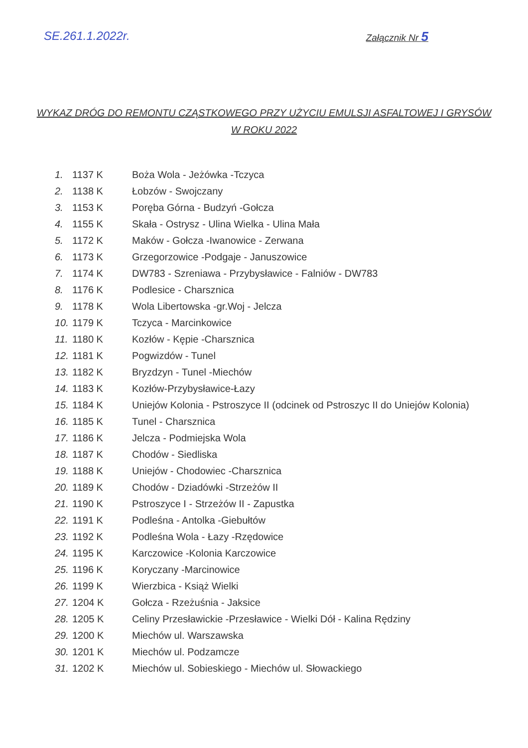SE.261.1.2022r.
Załącznik Nr 5
WYKAZ DRÓG DO REMONTU CZĄSTKOWEGO PRZY UŻYCIU EMULSJI ASFALTOWEJ I GRYSÓW
W ROKU 2022
| 1. | 1137 K | Boża Wola - Jeżówka -Tczyca |
| 2. | 1138 K | Łobzów - Swojczany |
| 3. | 1153 K | Poręba Górna - Budzyń -Gołcza |
| 4. | 1155 K | Skała - Ostrysz - Ulina Wielka - Ulina Mała |
| 5. | 1172 K | Maków - Gołcza -Iwanowice - Zerwana |
| 6. | 1173 K | Grzegorzowice -Podgaje - Januszowice |
| 7. | 1174 K | DW783 - Szreniawa - Przybysławice - Falniów - DW783 |
| 8. | 1176 K | Podlesice - Charsznica |
| 9. | 1178 K | Wola Libertowska -gr.Woj - Jelcza |
| 10. | 1179 K | Tczyca - Marcinkowice |
| 11. | 1180 K | Kozłów - Kępie -Charsznica |
| 12. | 1181 K | Pogwizdów - Tunel |
| 13. | 1182 K | Bryzdzyn - Tunel -Miechów |
| 14. | 1183 K | Kozłów-Przybysławice-Łazy |
| 15. | 1184 K | Uniejów Kolonia - Pstroszyce II (odcinek od Pstroszyc II do Uniejów Kolonia) |
| 16. | 1185 K | Tunel - Charsznica |
| 17. | 1186 K | Jelcza - Podmiejska Wola |
| 18. | 1187 K | Chodów - Siedliska |
| 19. | 1188 K | Uniejów - Chodowiec -Charsznica |
| 20. | 1189 K | Chodów - Dziadówki -Strzeżów II |
| 21. | 1190 K | Pstroszyce I - Strzeżów II - Zapustka |
| 22. | 1191 K | Podleśna - Antolka -Giebułtów |
| 23. | 1192 K | Podleśna Wola - Łazy -Rzędowice |
| 24. | 1195 K | Karczowice -Kolonia Karczowice |
| 25. | 1196 K | Koryczany -Marcinowice |
| 26. | 1199 K | Wierzbica - Książ Wielki |
| 27. | 1204 K | Gołcza - Rzeżuśnia - Jaksice |
| 28. | 1205 K | Celiny Przesławickie -Przesławice - Wielki Dół - Kalina Rędziny |
| 29. | 1200 K | Miechów ul. Warszawska |
| 30. | 1201 K | Miechów ul. Podzamcze |
| 31. | 1202 K | Miechów ul. Sobieskiego - Miechów ul. Słowackiego |